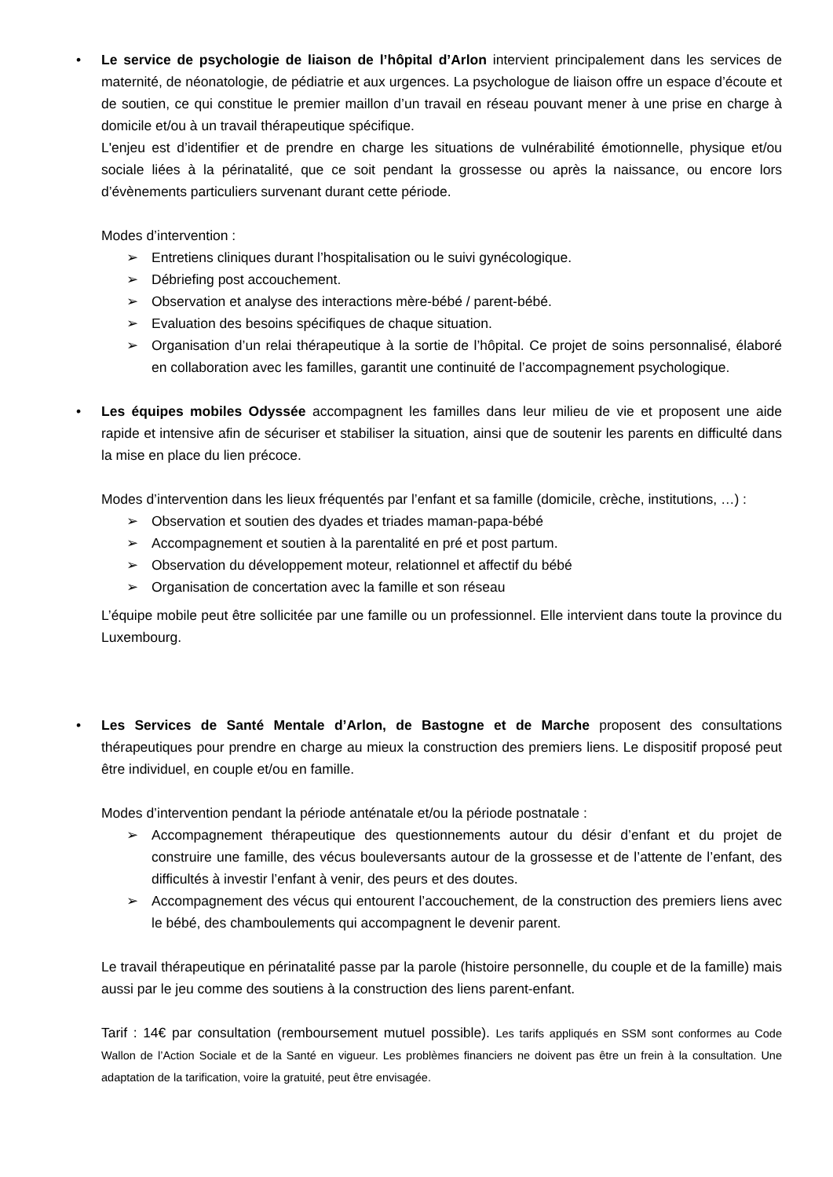• Le service de psychologie de liaison de l’hôpital d’Arlon intervient principalement dans les services de maternité, de néonatologie, de pédiatrie et aux urgences. La psychologue de liaison offre un espace d’écoute et de soutien, ce qui constitue le premier maillon d’un travail en réseau pouvant mener à une prise en charge à domicile et/ou à un travail thérapeutique spécifique.
L'enjeu est d’identifier et de prendre en charge les situations de vulnérabilité émotionnelle, physique et/ou sociale liées à la périnatalité, que ce soit pendant la grossesse ou après la naissance, ou encore lors d’évènements particuliers survenant durant cette période.
Modes d’intervention :
➢ Entretiens cliniques durant l’hospitalisation ou le suivi gynécologique.
➢ Débriefing post accouchement.
➢ Observation et analyse des interactions mère-bébé / parent-bébé.
➢ Evaluation des besoins spécifiques de chaque situation.
➢ Organisation d’un relai thérapeutique à la sortie de l’hôpital. Ce projet de soins personnalisé, élaboré en collaboration avec les familles, garantit une continuité de l’accompagnement psychologique.
• Les équipes mobiles Odyssée accompagnent les familles dans leur milieu de vie et proposent une aide rapide et intensive afin de sécuriser et stabiliser la situation, ainsi que de soutenir les parents en difficulté dans la mise en place du lien précoce.
Modes d’intervention dans les lieux fréquentés par l’enfant et sa famille (domicile, crèche, institutions, …) :
➢ Observation et soutien des dyades et triades maman-papa-bébé
➢ Accompagnement et soutien à la parentalité en pré et post partum.
➢ Observation du développement moteur, relationnel et affectif du bébé
➢ Organisation de concertation avec la famille et son réseau
L’équipe mobile peut être sollicitée par une famille ou un professionnel. Elle intervient dans toute la province du Luxembourg.
• Les Services de Santé Mentale d’Arlon, de Bastogne et de Marche proposent des consultations thérapeutiques pour prendre en charge au mieux la construction des premiers liens. Le dispositif proposé peut être individuel, en couple et/ou en famille.
Modes d’intervention pendant la période anténatale et/ou la période postnatale :
➢ Accompagnement thérapeutique des questionnements autour du désir d’enfant et du projet de construire une famille, des vécus bouleversants autour de la grossesse et de l’attente de l’enfant, des difficultés à investir l’enfant à venir, des peurs et des doutes.
➢ Accompagnement des vécus qui entourent l’accouchement, de la construction des premiers liens avec le bébé, des chamboulements qui accompagnent le devenir parent.
Le travail thérapeutique en périnatalité passe par la parole (histoire personnelle, du couple et de la famille) mais aussi par le jeu comme des soutiens à la construction des liens parent-enfant.
Tarif : 14€ par consultation (remboursement mutuel possible). Les tarifs appliqués en SSM sont conformes au Code Wallon de l’Action Sociale et de la Santé en vigueur. Les problèmes financiers ne doivent pas être un frein à la consultation. Une adaptation de la tarification, voire la gratuité, peut être envisagée.